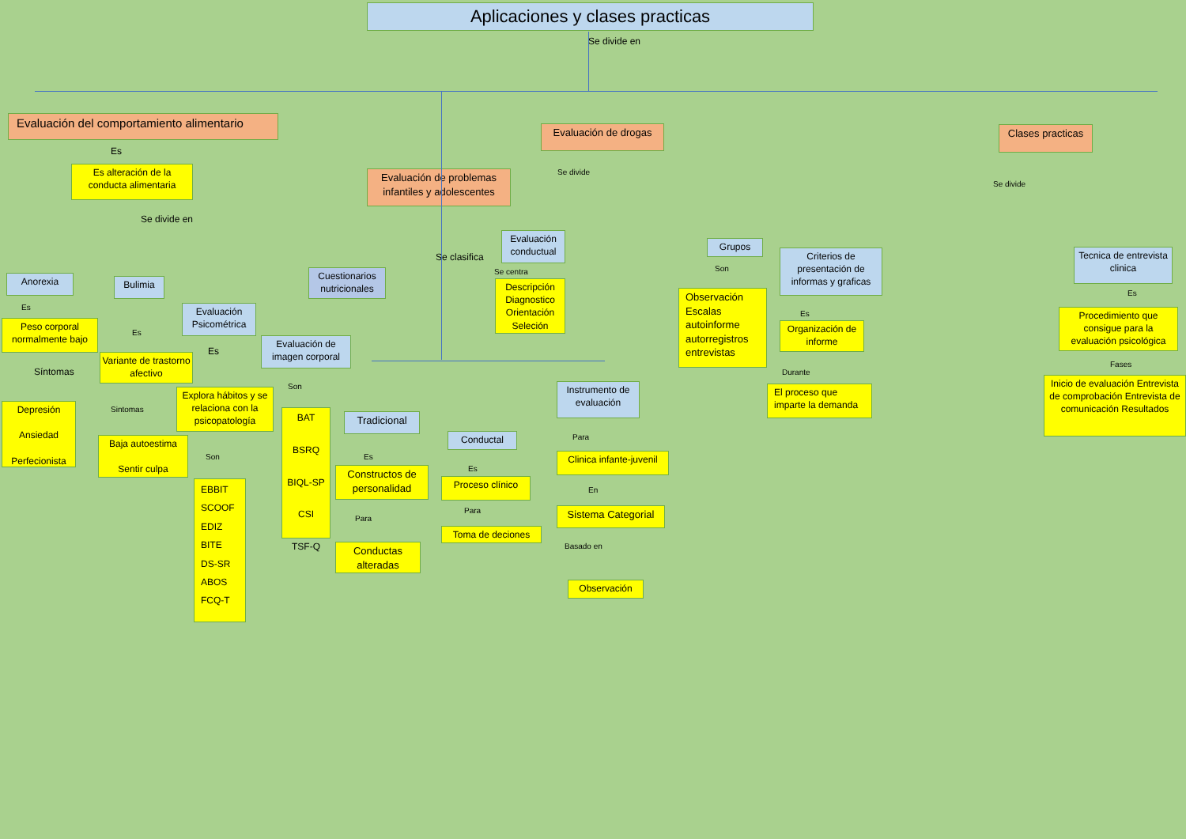Aplicaciones y clases practicas
Se divide en
Evaluación del comportamiento alimentario
Es
Es alteración de la conducta alimentaria
Se divide en
Anorexia
Es
Peso corporal normalmente bajo
Síntomas
Depresión
Ansiedad
Perfecionista
Bulimia
Es
Variante de trastorno afectivo
Sintomas
Baja autoestima
Sentir culpa
Evaluación Psicométrica
Es
Explora hábitos y se relaciona con la psicopatología
Son
EBBIT
SCOOF
EDIZ
BITE
DS-SR
ABOS
FCQ-T
Evaluación de imagen corporal
Son
BAT
BSRQ
BIQL-SP
CSI
TSF-Q
Cuestionarios nutricionales
Evaluación de problemas infantiles y adolescentes
Se clasifica
Tradicional
Es
Constructos de personalidad
Para
Conductas alteradas
Conductal
Es
Proceso clínico
Para
Toma de deciones
Instrumento de evaluación
Para
Clinica infante-juvenil
En
Sistema Categorial
Basado en
Observación
Evaluación de drogas
Se divide
Evaluación conductual
Se centra
Descripción Diagnostico Orientación Seleción
Grupos
Son
Observación Escalas autoinforme autorregistros entrevistas
Clases practicas
Se divide
Criterios de presentación de informas y graficas
Es
Organización de informe
Durante
El proceso que imparte la demanda
Tecnica de entrevista clinica
Es
Procedimiento que consigue para la evaluación psicológica
Fases
Inicio de evaluación Entrevista de comprobación Entrevista de comunicación Resultados